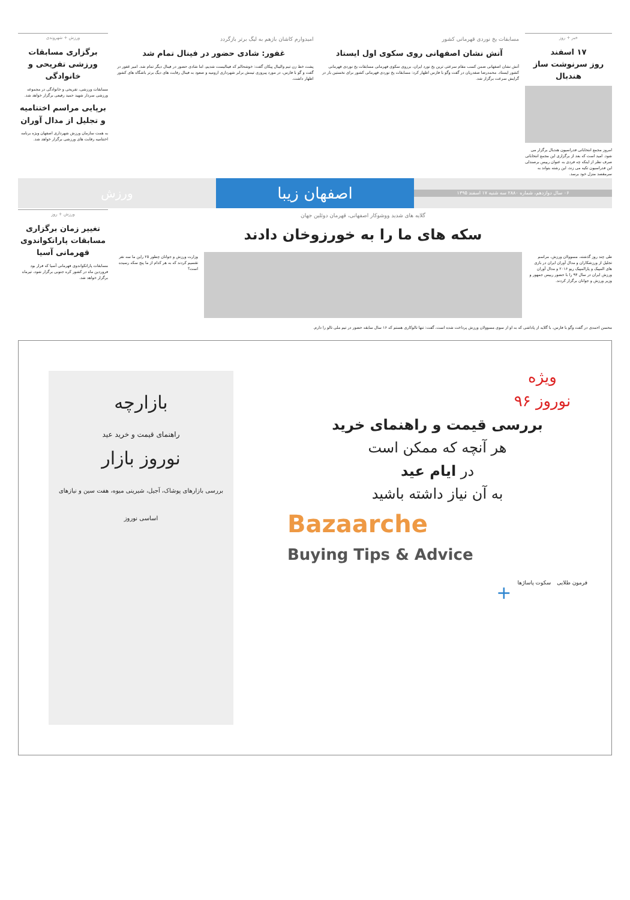خبر + روز
۱۷ اسفند
روز سرنوشت ساز هندبال
امروز مجمع انتخاباتی فدراسیون هندبال برگزار می شود. امید است که بعد از برگزاری این مجمع انتخاباتی صرف نظر از اینکه چه فردی به عنوان رییس برصندلی این فدراسیون تکیه می زند، این رشته بتواند به سرمقصد منزل خود برسد.
مسابقات یخ نوردی قهرمانی کشور
آتش نشان اصفهانی روی سکوی اول ایستاد
آتش نشان اصفهانی ضمن کسب مقام سرعتی ترین یخ نورد ایران، برروی سکوی قهرمانی مسابقات یخ نوردی قهرمانی کشور ایستاد. محمدرضا صفدریان در گفت وگو با فارس اظهار کرد: مسابقات یخ نوردی قهرمانی کشور برای نخستین بار در گرایش سرعت برگزار شد.
امیدوارم کاشان بازهم به لیگ برتر بازگردد
غفور: شادی حضور در فینال تمام شد
پشت خط زن تیم والیبال پیکان گفت: خوشحالم که فینالیست شدیم، اما شادی حضور در فینال دیگر تمام شد. امیر غفور در گفت و گو با فارس، در مورد پیروزی تیمش برابر شهرداری ارومیه و صعود به فینال رقابت های دیگ برتر باشگاه های کشور اظهار داشت.
ورزش + شهروندی
برگزاری مسابقات ورزشی تفریحی و خانوادگی
مسابقات ورزشی، تفریحی و خانوادگی در مجموعه ورزشی سردار شهید حمید رفیعی برگزار خواهد شد.
برپایی مراسم اختتامیه و تجلیل از مدال آوران
به همت سازمان ورزش شهرداری اصفهان ویژه برنامه اختتامیه رقابت های ورزشی برگزار خواهد شد.
۰۶ سال دوازدهم، شماره ۲۸۸۰ سه شنبه ۱۷ اسفند ۱۳۹۵
اصفهان زیبا
ورزش
گلایه های شدید ووشوکار اصفهانی، قهرمان دوئلین جهان
سکه های ما را به خورزوخان دادند
طی چند روز گذشته، مسوولان ورزش، مراسم تجلیل از ورزشکاران و مدال آوران ایران در بازی های المپیک و پارالمپیک ریو ۲۰۱۶ و مدال آوران ورزش ایران در سال ۹۴ را با حضور رییس جمهور و وزیر ورزش و جوانان برگزار کردند.
وزارت ورزش و جوانان چطور ۲۵ راین ما سه نفر تقسیم کردند که به هر کدام از ما پنج سکه رسیده است؟
محسن احمدی در گفت وگو با فارس، با گلایه از پاداشی که به او از سوی مسوولان ورزش پرداخت شده است، گفت: تنها تالوکاری هستم که ۱۶ سال سابقه حضور در تیم ملی تالو را دارم.
ورزش + روز
تغییر زمان برگزاری مسابقات پاراتکواندوی قهرمانی آسیا
مسابقات پاراتکواندوی قهرمانی آسیا که قرار بود فروردین ماه در کشور کره جنوبی برگزار شود، تیرماه برگزار خواهد شد.
ویژه
نوروز ۹۶
بررسی قیمت و راهنمای خرید
هر آنچه که ممکن است
در ایام عید
به آن نیاز داشته باشید
Bazaarche
Buying Tips & Advice
فرمون طلایی سکوت پاساژها
+
بازارچه
راهنمای قیمت و خرید عید
نوروز بازار
بررسی بازارهای پوشاک، آجیل، شیرینی میوه، هفت سین و نیازهای اساسی نوروز